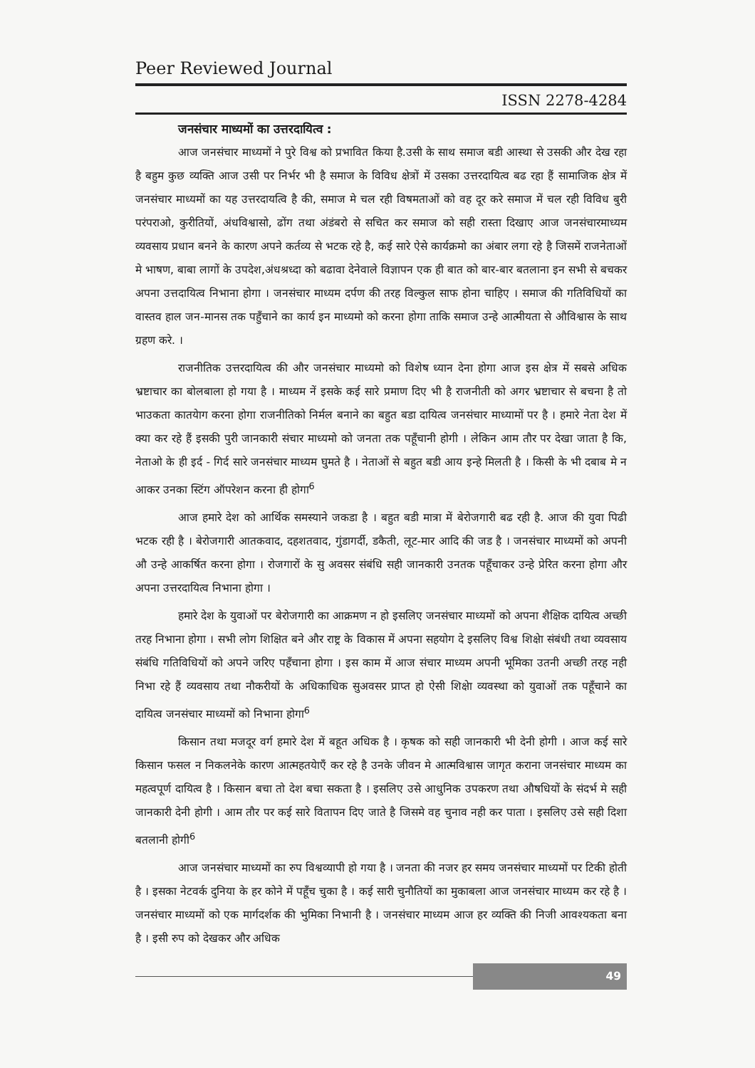Peer Reviewed Journal
ISSN 2278-4284
जनसंचार माध्यमों का उत्तरदायित्व :
आज जनसंचार माध्यमों ने पुरे विश्व को प्रभावित किया है.उसी के साथ समाज बडी आस्था से उसकी और देख रहा है बहुम कुछ व्यक्ति आज उसी पर निर्भर भी है समाज के विविध क्षेत्रों में उसका उत्तरदायित्व बढ रहा हैं सामाजिक क्षेत्र में जनसंचार माध्यमों का यह उत्तरदायत्वि है की, समाज मे चल रही विषमताओं को वह दूर करे समाज में चल रही विविध बुरी परंपराओ, कुरीतियों, अंधविश्वासो, ढोंग तथा अंडंबरो से सचित कर समाज को सही रास्ता दिखाए आज जनसंचारमाध्यम व्यवसाय प्रधान बनने के कारण अपने कर्तव्य से भटक रहे है, कई सारे ऐसे कार्यक्रमो का अंबार लगा रहे है जिसमें राजनेताओं मे भाषण, बाबा लागों के उपदेश,अंधश्रध्दा को बढावा देनेवाले विज्ञापन एक ही बात को बार-बार बतलाना इन सभी से बचकर अपना उत्तदायित्व निभाना होगा । जनसंचार माध्यम दर्पण की तरह विल्कुल साफ होना चाहिए । समाज की गतिविधियों का वास्तव हाल जन-मानस तक पहुँचाने का कार्य इन माध्यमो को करना होगा ताकि समाज उन्हे आत्मीयता से औविश्वास के साथ ग्रहण करे. ।
राजनीतिक उत्तरदायित्व की और जनसंचार माध्यमो को विशेष ध्यान देना होगा आज इस क्षेत्र में सबसे अधिक भ्रष्टाचार का बोलबाला हो गया है । माध्यम नें इसके कई सारे प्रमाण दिए भी है राजनीती को अगर भ्रष्टाचार से बचना है तो भाउकता कातयेाग करना होगा राजनीतिको निर्मल बनाने का बहुत बडा दायित्व जनसंचार माध्यामों पर है । हमारे नेता देश में क्या कर रहे हैं इसकी पुरी जानकारी संचार माध्यमो को जनता तक पहूँचानी होगी । लेकिन आम तौर पर देखा जाता है कि, नेताओ के ही इर्द - गिर्द सारे जनसंचार माध्यम घुमते है । नेताओं से बहुत बडी आय इन्हे मिलती है । किसी के भी दबाब मे न आकर उनका स्टिंग ऑपरेशन करना ही होगा<sup>6</sup>
आज हमारे देश को आर्थिक समस्याने जकडा है । बहुत बडी मात्रा में बेरोजगारी बढ रही है. आज की युवा पिढी भटक रही है । बेरोजगारी आतकवाद, दहशतवाद, गुंडागर्दी, डकैती, लूट-मार आदि की जड है । जनसंचार माध्यमों को अपनी औ उन्हे आकर्षित करना होगा । रोजगारों के सु अवसर संबंधि सही जानकारी उनतक पहूँचाकर उन्हे प्रेरित करना होगा और अपना उत्तरदायित्व निभाना होगा ।
हमारे देश के युवाओं पर बेरोजगारी का आक्रमण न हो इसलिए जनसंचार माध्यमों को अपना शैक्षिक दायित्व अच्छी तरह निभाना होगा । सभी लोग शिक्षित बने और राष्ट्र के विकास में अपना सहयोग दे इसलिए विश्व शिक्षेा संबंधी तथा व्यवसाय संबंधि गतिविधियों को अपने जरिए पहँचाना होगा । इस काम में आज संचार माध्यम अपनी भूमिका उतनी अच्छी तरह नही निभा रहे हैं व्यवसाय तथा नौकरीयों के अधिकाधिक सुअवसर प्राप्त हो ऐसी शिक्षेा व्यवस्था को युवाओं तक पहूँचाने का दायित्व जनसंचार माध्यमों को निभाना होगा<sup>6</sup>
किसान तथा मजदूर वर्ग हमारे देश में बहूत अधिक है । कृषक को सही जानकारी भी देनी होगी । आज कई सारे किसान फसल न निकलनेके कारण आत्महतयेाएँ कर रहे है उनके जीवन मे आत्मविश्वास जागृत कराना जनसंचार माध्यम का महत्वपूर्ण दायित्व है । किसान बचा तो देश बचा सकता है । इसलिए उसे आधुनिक उपकरण तथा औषधियों के संदर्भ मे सही जानकारी देनी होगी । आम तौर पर कई सारे वितापन दिए जाते है जिसमे वह चुनाव नही कर पाता । इसलिए उसे सही दिशा बतलानी होगी<sup>6</sup>
आज जनसंचार माध्यमों का रुप विश्वव्यापी हो गया है । जनता की नजर हर समय जनसंचार माध्यमों पर टिकी होती है । इसका नेटवर्क दुनिया के हर कोने में पहूँच चुका है । कई सारी चुनौतियों का मुकाबला आज जनसंचार माध्यम कर रहे है । जनसंचार माध्यमों को एक मार्गदर्शक की भुमिका निभानी है । जनसंचार माध्यम आज हर व्यक्ति की निजी आवश्यकता बना है । इसी रुप को देखकर और अधिक
49